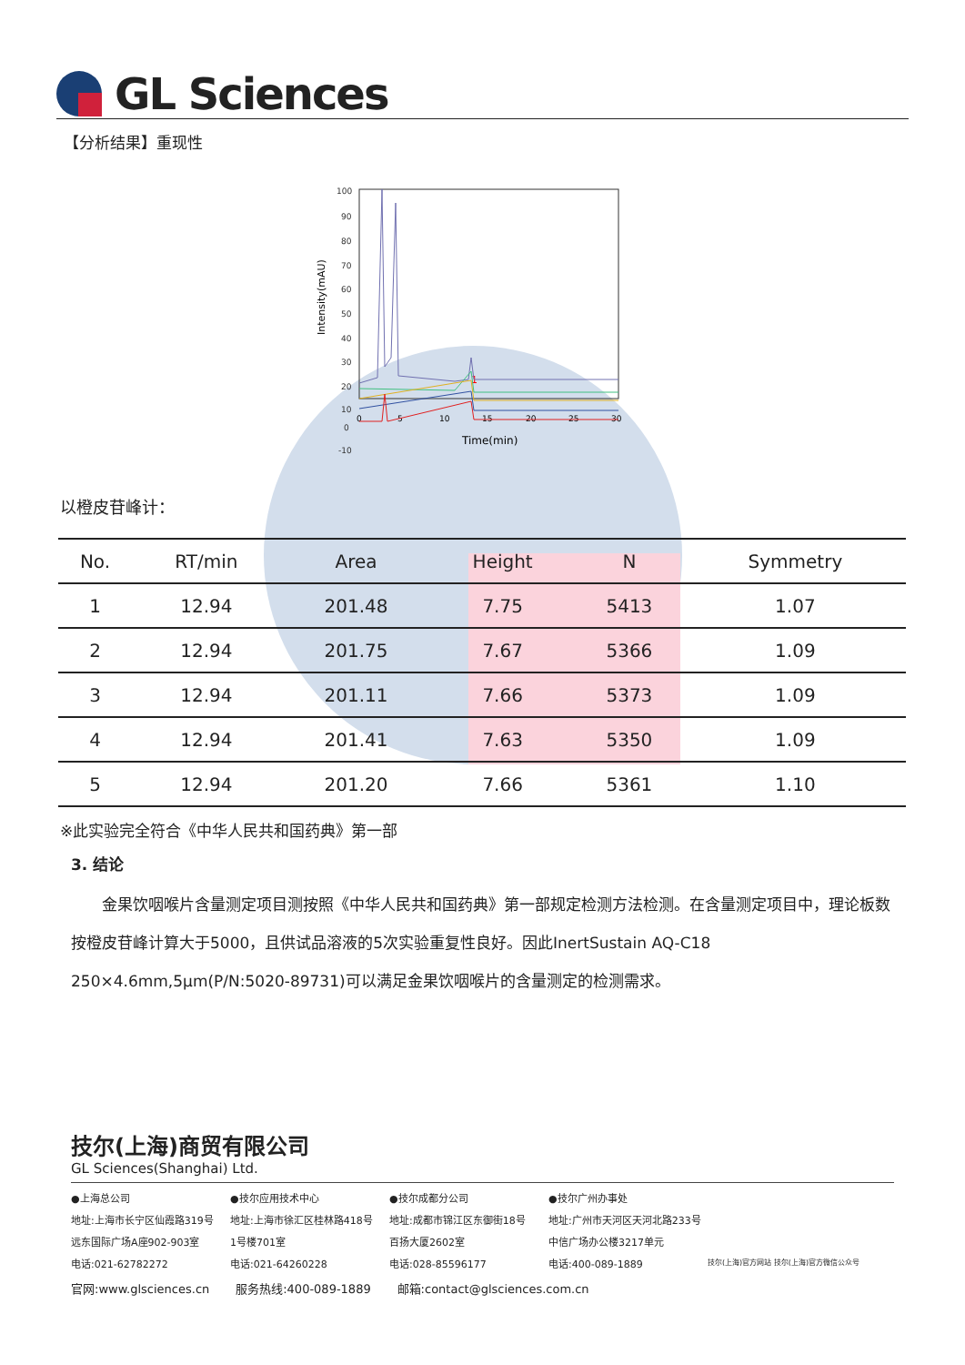GL Sciences
【分析结果】重现性
100
90
80
70
60
50
40
30
20
10
0
-10
0
5
10
15
20
25
30
Time(min)
1
Intensity(mAU)
以橙皮苷峰计：
| No. | RT/min | Area | Height | N | Symmetry |
| --- | --- | --- | --- | --- | --- |
| 1 | 12.94 | 201.48 | 7.75 | 5413 | 1.07 |
| 2 | 12.94 | 201.75 | 7.67 | 5366 | 1.09 |
| 3 | 12.94 | 201.11 | 7.66 | 5373 | 1.09 |
| 4 | 12.94 | 201.41 | 7.63 | 5350 | 1.09 |
| 5 | 12.94 | 201.20 | 7.66 | 5361 | 1.10 |
※此实验完全符合《中华人民共和国药典》第一部
3. 结论
金果饮咽喉片含量测定项目测按照《中华人民共和国药典》第一部规定检测方法检测。在含量测定项目中，理论板数按橙皮苷峰计算大于5000，且供试品溶液的5次实验重复性良好。因此InertSustain AQ-C18 250×4.6mm,5μm(P/N:5020-89731)可以满足金果饮咽喉片的含量测定的检测需求。
技尔(上海)商贸有限公司
GL Sciences(Shanghai) Ltd.
●上海总公司
地址:上海市长宁区仙霞路319号
远东国际广场A座902-903室
电话:021-62782272
●技尔应用技术中心
地址:上海市徐汇区桂林路418号
1号楼701室
电话:021-64260228
●技尔成都分公司
地址:成都市锦江区东御街18号
百扬大厦2602室
电话:028-85596177
●技尔广州办事处
地址:广州市天河区天河北路233号
中信广场办公楼3217单元
电话:400-089-1889
技尔(上海)官方网站 技尔(上海)官方微信公众号
官网:www.glsciences.cn 服务热线:400-089-1889 邮箱:contact@glsciences.com.cn